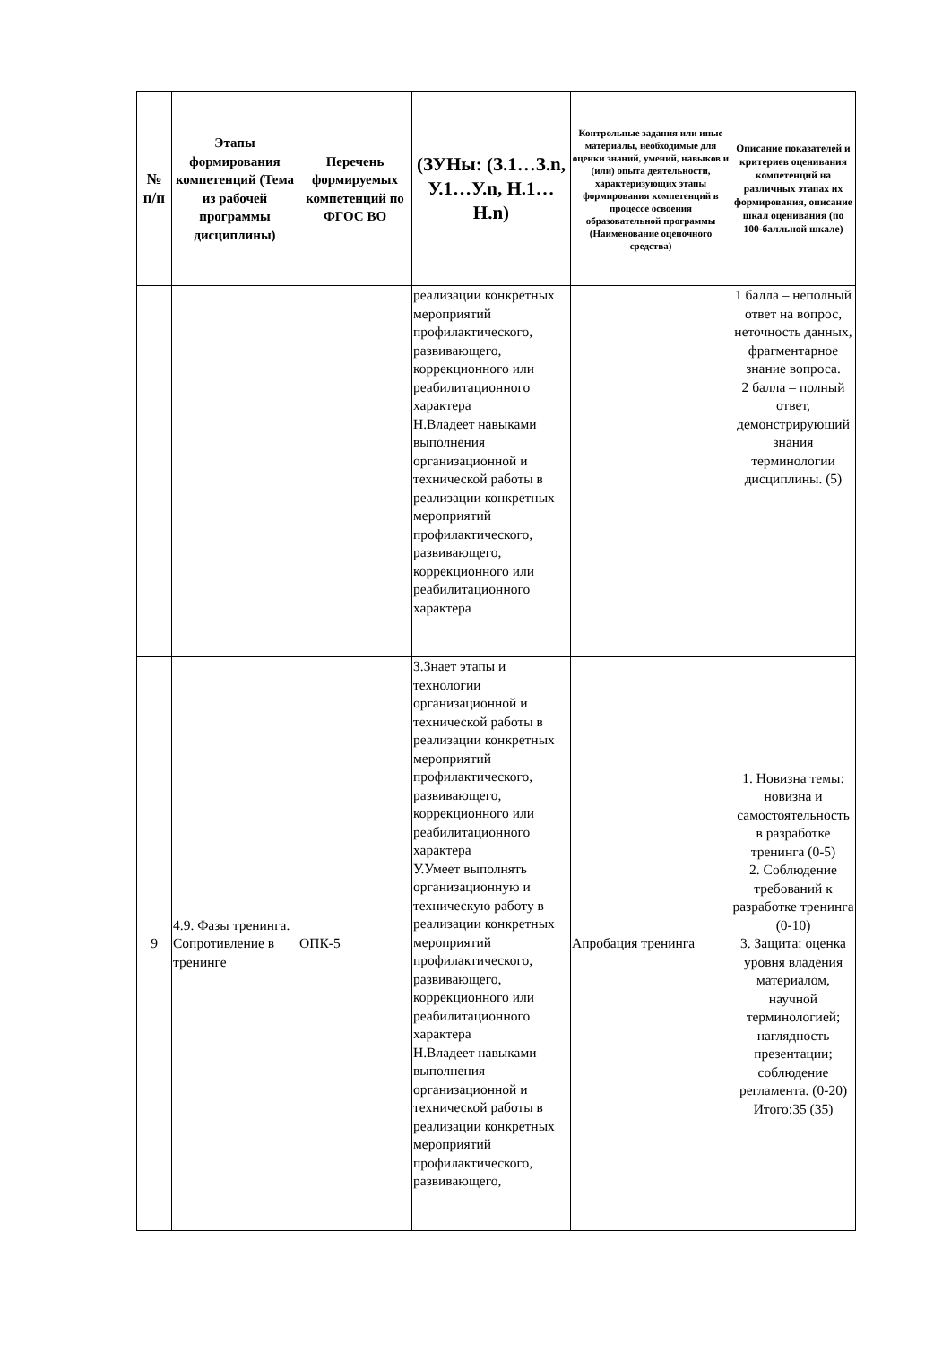| № п/п | Этапы формирования компетенций (Тема из рабочей программы дисциплины) | Перечень формируемых компетенций по ФГОС ВО | (ЗУНы: (З.1…З.n, У.1…У.n, Н.1…Н.n) | Контрольные задания или иные материалы, необходимые для оценки знаний, умений, навыков и (или) опыта деятельности, характеризующих этапы формирования компетенций в процессе освоения образовательной программы (Наименование оценочного средства) | Описание показателей и критериев оценивания компетенций на различных этапах их формирования, описание шкал оценивания (по 100-балльной шкале) |
| --- | --- | --- | --- | --- | --- |
| | | | реализации конкретных мероприятий профилактического, развивающего, коррекционного или реабилитационного характера Н.Владеет навыками выполнения организационной и технической работы в реализации конкретных мероприятий профилактического, развивающего, коррекционного или реабилитационного характера | | 1 балла – неполный ответ на вопрос, неточность данных, фрагментарное знание вопроса. 2 балла – полный ответ, демонстрирующий знания терминологии дисциплины. (5) |
| 9 | 4.9. Фазы тренинга. Сопротивление в тренинге | ОПК-5 | З.Знает этапы и технологии организационной и технической работы в реализации конкретных мероприятий профилактического, развивающего, коррекционного или реабилитационного характера У.Умеет выполнять организационную и техническую работу в реализации конкретных мероприятий профилактического, развивающего, коррекционного или реабилитационного характера Н.Владеет навыками выполнения организационной и технической работы в реализации конкретных мероприятий профилактического, развивающего, | Апробация тренинга | 1. Новизна темы: новизна и самостоятельность в разработке тренинга (0-5) 2. Соблюдение требований к разработке тренинга (0-10) 3. Защита: оценка уровня владения материалом, научной терминологией; наглядность презентации; соблюдение регламента. (0-20) Итого:35 (35) |